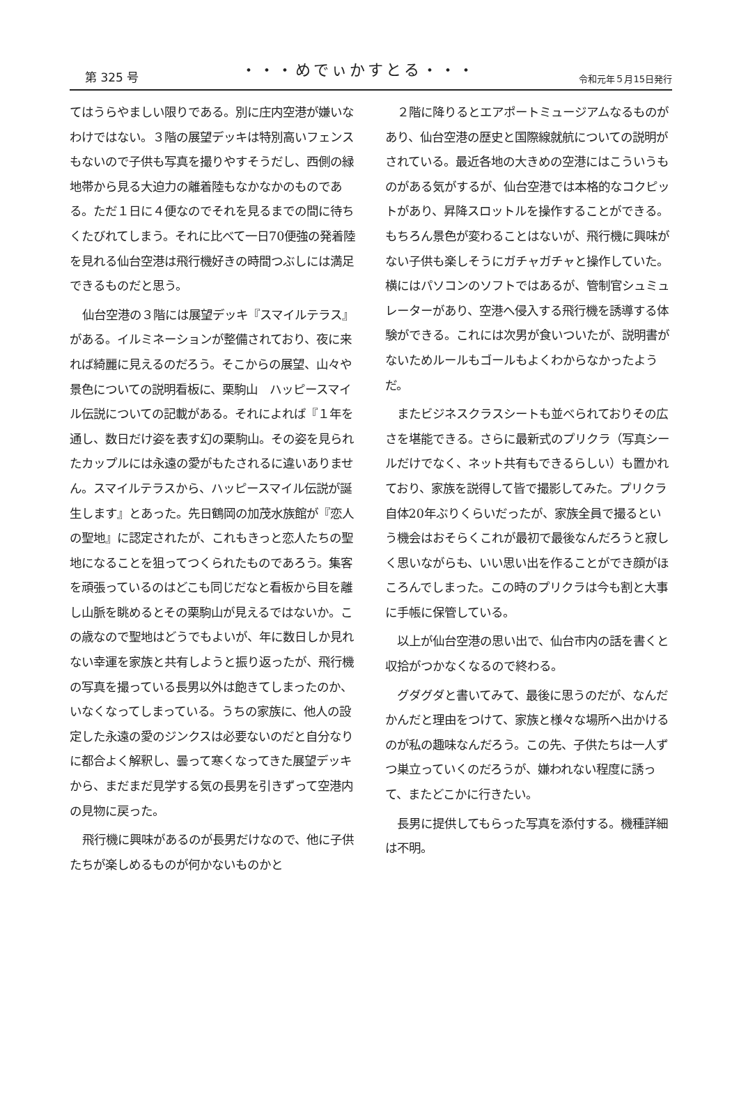第 325 号 ・・・めでぃかすとる・・・ 令和元年５月15日発行
てはうらやましい限りである。別に庄内空港が嫌いなわけではない。３階の展望デッキは特別高いフェンスもないので子供も写真を撮りやすそうだし、西側の緑地帯から見る大迫力の離着陸もなかなかのものである。ただ１日に４便なのでそれを見るまでの間に待ちくたびれてしまう。それに比べて一日70便強の発着陸を見れる仙台空港は飛行機好きの時間つぶしには満足できるものだと思う。
仙台空港の３階には展望デッキ『スマイルテラス』がある。イルミネーションが整備されており、夜に来れば綺麗に見えるのだろう。そこからの展望、山々や景色についての説明看板に、栗駒山　ハッピースマイル伝説についての記載がある。それによれば『１年を通し、数日だけ姿を表す幻の栗駒山。その姿を見られたカップルには永遠の愛がもたされるに違いありません。スマイルテラスから、ハッピースマイル伝説が誕生します』とあった。先日鶴岡の加茂水族館が『恋人の聖地』に認定されたが、これもきっと恋人たちの聖地になることを狙ってつくられたものであろう。集客を頑張っているのはどこも同じだなと看板から目を離し山脈を眺めるとその栗駒山が見えるではないか。この歳なので聖地はどうでもよいが、年に数日しか見れない幸運を家族と共有しようと振り返ったが、飛行機の写真を撮っている長男以外は飽きてしまったのか、いなくなってしまっている。うちの家族に、他人の設定した永遠の愛のジンクスは必要ないのだと自分なりに都合よく解釈し、曇って寒くなってきた展望デッキから、まだまだ見学する気の長男を引きずって空港内の見物に戻った。
飛行機に興味があるのが長男だけなので、他に子供たちが楽しめるものが何かないものかと
２階に降りるとエアポートミュージアムなるものがあり、仙台空港の歴史と国際線就航についての説明がされている。最近各地の大きめの空港にはこういうものがある気がするが、仙台空港では本格的なコクピットがあり、昇降スロットルを操作することができる。もちろん景色が変わることはないが、飛行機に興味がない子供も楽しそうにガチャガチャと操作していた。横にはパソコンのソフトではあるが、管制官シュミュレーターがあり、空港へ侵入する飛行機を誘導する体験ができる。これには次男が食いついたが、説明書がないためルールもゴールもよくわからなかったようだ。
またビジネスクラスシートも並べられておりその広さを堪能できる。さらに最新式のプリクラ（写真シールだけでなく、ネット共有もできるらしい）も置かれており、家族を説得して皆で撮影してみた。プリクラ自体20年ぶりくらいだったが、家族全員で撮るという機会はおそらくこれが最初で最後なんだろうと寂しく思いながらも、いい思い出を作ることができ顔がほころんでしまった。この時のプリクラは今も割と大事に手帳に保管している。
以上が仙台空港の思い出で、仙台市内の話を書くと収拾がつかなくなるので終わる。
グダグダと書いてみて、最後に思うのだが、なんだかんだと理由をつけて、家族と様々な場所へ出かけるのが私の趣味なんだろう。この先、子供たちは一人ずつ巣立っていくのだろうが、嫌われない程度に誘って、またどこかに行きたい。
長男に提供してもらった写真を添付する。機種詳細は不明。